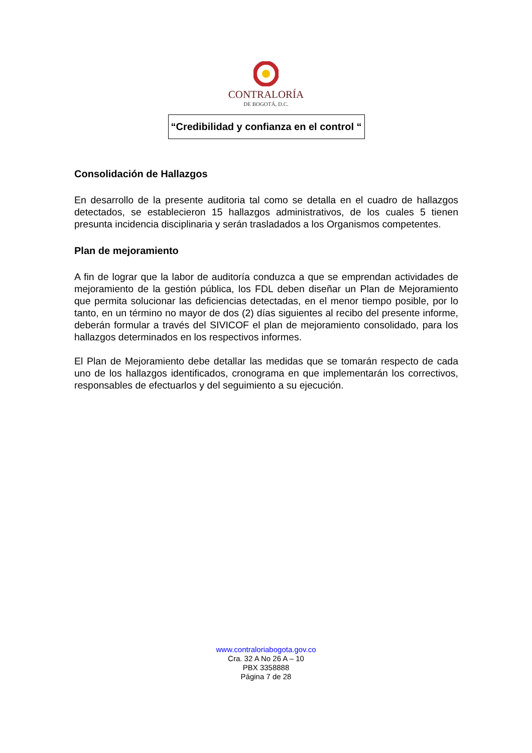CONTRALORÍA
DE BOGOTÁ, D.C.
“Credibilidad y confianza en el control “
Consolidación de Hallazgos
En desarrollo de la presente auditoria tal como se detalla en el cuadro de hallazgos detectados, se establecieron 15 hallazgos administrativos, de los cuales 5 tienen presunta incidencia disciplinaria y serán trasladados a los Organismos competentes.
Plan de mejoramiento
A fin de lograr que la labor de auditoría conduzca a que se emprendan actividades de mejoramiento de la gestión pública, los FDL deben diseñar un Plan de Mejoramiento que permita solucionar las deficiencias detectadas, en el menor tiempo posible, por lo tanto, en un término no mayor de dos (2) días siguientes al recibo del presente informe, deberán formular a través del SIVICOF el plan de mejoramiento consolidado, para los hallazgos determinados en los respectivos informes.
El Plan de Mejoramiento debe detallar las medidas que se tomarán respecto de cada uno de los hallazgos identificados, cronograma en que implementarán los correctivos, responsables de efectuarlos y del seguimiento a su ejecución.
www.contraloriabogota.gov.co
Cra. 32 A No 26 A – 10
PBX 3358888
Página 7 de 28